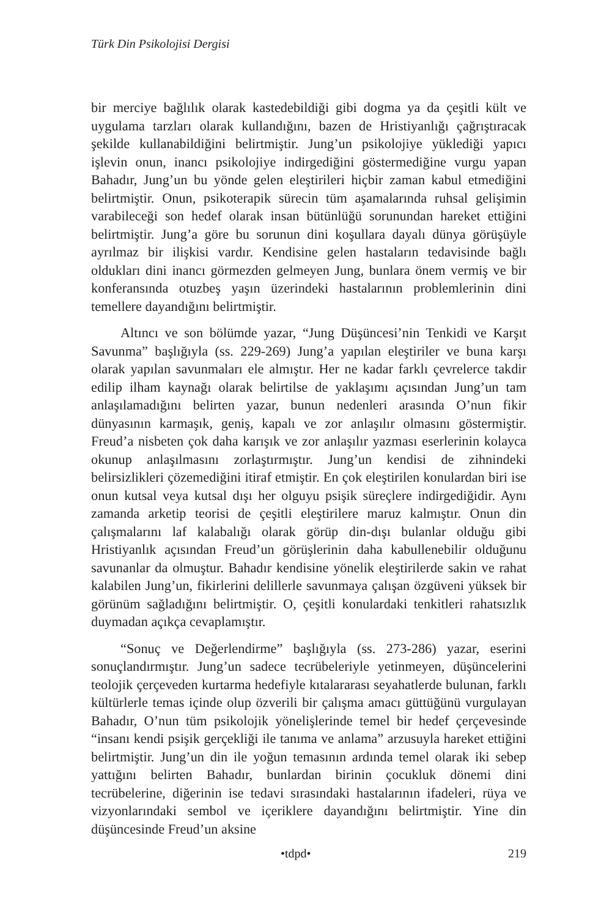Türk Din Psikolojisi Dergisi
bir merciye bağlılık olarak kastedebildiği gibi dogma ya da çeşitli kült ve uygulama tarzları olarak kullandığını, bazen de Hristiyanlığı çağrıştıracak şekilde kullanabildiğini belirtmiştir. Jung’un psikolojiye yüklediği yapıcı işlevin onun, inancı psikolojiye indirgediğini göstermediğine vurgu yapan Bahadır, Jung’un bu yönde gelen eleştirileri hiçbir zaman kabul etmediğini belirtmiştir. Onun, psikoterapik sürecin tüm aşamalarında ruhsal gelişimin varabileceği son hedef olarak insan bütünlüğü sorunundan hareket ettiğini belirtmiştir. Jung’a göre bu sorunun dini koşullara dayalı dünya görüşüyle ayrılmaz bir ilişkisi vardır. Kendisine gelen hastaların tedavisinde bağlı oldukları dini inancı görmezden gelmeyen Jung, bunlara önem vermiş ve bir konferansında otuzbeş yaşın üzerindeki hastalarının problemlerinin dini temellere dayandığını belirtmiştir.
Altıncı ve son bölümde yazar, “Jung Düşüncesi’nin Tenkidi ve Karşıt Savunma” başlığıyla (ss. 229-269) Jung’a yapılan eleştiriler ve buna karşı olarak yapılan savunmaları ele almıştır. Her ne kadar farklı çevrelerce takdir edilip ilham kaynağı olarak belirtilse de yaklaşımı açısından Jung’un tam anlaşılamadığını belirten yazar, bunun nedenleri arasında O’nun fikir dünyasının karmaşık, geniş, kapalı ve zor anlaşılır olmasını göstermiştir. Freud’a nisbeten çok daha karışık ve zor anlaşılır yazması eserlerinin kolayca okunup anlaşılmasını zorlaştırmıştır. Jung’un kendisi de zihnindeki belirsizlikleri çözemediğini itiraf etmiştir. En çok eleştirilen konulardan biri ise onun kutsal veya kutsal dışı her olguyu psişik süreçlere indirgediğidir. Aynı zamanda arketip teorisi de çeşitli eleştirilere maruz kalmıştır. Onun din çalışmalarını laf kalabalığı olarak görüp din-dışı bulanlar olduğu gibi Hristiyanlık açısından Freud’un görüşlerinin daha kabullenebilir olduğunu savunanlar da olmuştur. Bahadır kendisine yönelik eleştirilerde sakin ve rahat kalabilen Jung’un, fikirlerini delillerle savunmaya çalışan özgüveni yüksek bir görünüm sağladığını belirtmiştir. O, çeşitli konulardaki tenkitleri rahatsızlık duymadan açıkça cevaplamıştır.
“Sonuç ve Değerlendirme” başlığıyla (ss. 273-286) yazar, eserini sonuçlandırmıştır. Jung’un sadece tecrübeleriyle yetinmeyen, düşüncelerini teolojik çerçeveden kurtarma hedefiyle kıtalararası seyahatlerde bulunan, farklı kültürlerle temas içinde olup özverili bir çalışma amacı güttüğünü vurgulayan Bahadır, O’nun tüm psikolojik yönelişlerinde temel bir hedef çerçevesinde “insanı kendi psişik gerçekliği ile tanıma ve anlama” arzusuyla hareket ettiğini belirtmiştir. Jung’un din ile yoğun temasının ardında temel olarak iki sebep yattığını belirten Bahadır, bunlardan birinin çocukluk dönemi dini tecrübelerine, diğerinin ise tedavi sırasındaki hastalarının ifadeleri, rüya ve vizyonlarındaki sembol ve içeriklere dayandığını belirtmiştir. Yine din düşüncesinde Freud’un aksine
•tdpd• 219